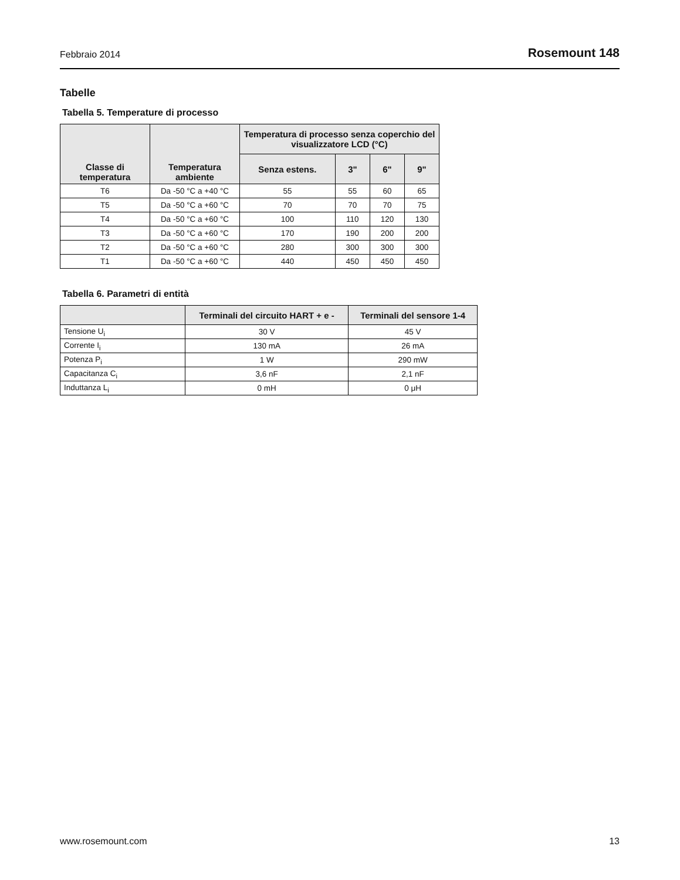Febbraio 2014 Rosemount 148
Tabelle
Tabella 5. Temperature di processo
| Classe di temperatura | Temperatura ambiente | Temperatura di processo senza coperchio del visualizzatore LCD (°C) | | | |
| --- | --- | --- | --- | --- | --- |
| | | Senza estens. | 3" | 6" | 9" |
| T6 | Da -50 °C a +40 °C | 55 | 55 | 60 | 65 |
| T5 | Da -50 °C a +60 °C | 70 | 70 | 70 | 75 |
| T4 | Da -50 °C a +60 °C | 100 | 110 | 120 | 130 |
| T3 | Da -50 °C a +60 °C | 170 | 190 | 200 | 200 |
| T2 | Da -50 °C a +60 °C | 280 | 300 | 300 | 300 |
| T1 | Da -50 °C a +60 °C | 440 | 450 | 450 | 450 |
Tabella 6. Parametri di entità
| | Terminali del circuito HART + e - | Terminali del sensore 1-4 |
| --- | --- | --- |
| Tensione U<sub>i</sub> | 30 V | 45 V |
| Corrente I<sub>i</sub> | 130 mA | 26 mA |
| Potenza P<sub>i</sub> | 1 W | 290 mW |
| Capacitanza C<sub>i</sub> | 3,6 nF | 2,1 nF |
| Induttanza L<sub>i</sub> | 0 mH | 0 μH |
www.rosemount.com 13